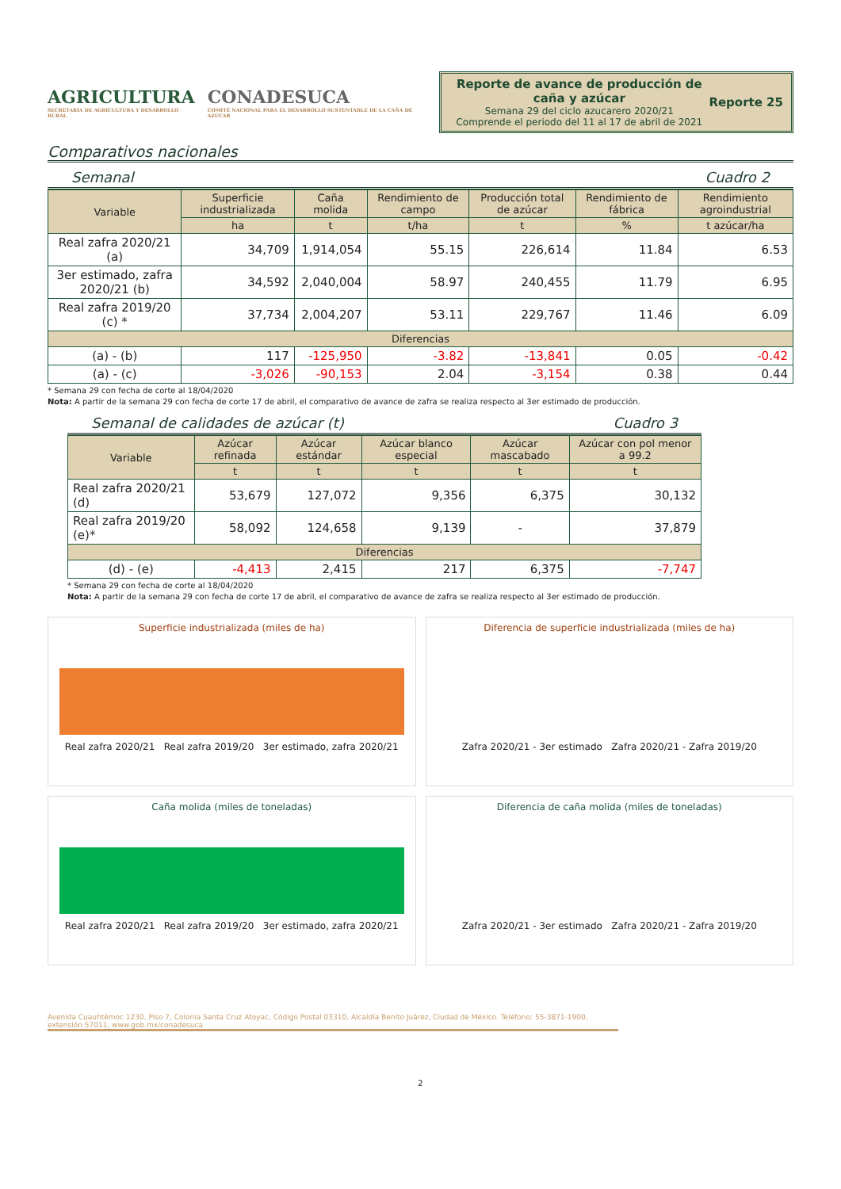AGRICULTURA
SECRETARÍA DE AGRICULTURA Y DESARROLLO RURAL
CONADESUCA
COMITÉ NACIONAL PARA EL DESARROLLO SUSTENTABLE DE LA CAÑA DE AZÚCAR
Reporte de avance de producción de caña y azúcar
Semana 29 del ciclo azucarero 2020/21
Comprende el periodo del 11 al 17 de abril de 2021
Reporte 25
Comparativos nacionales
Semanal Cuadro 2
| Variable | Superficie industrializada | Caña molida | Rendimiento de campo | Producción total de azúcar | Rendimiento de fábrica | Rendimiento agroindustrial |
| --- | --- | --- | --- | --- | --- | --- |
| | ha | t | t/ha | t | % | t azúcar/ha |
| Real zafra 2020/21 (a) | 34,709 | 1,914,054 | 55.15 | 226,614 | 11.84 | 6.53 |
| 3er estimado, zafra 2020/21 (b) | 34,592 | 2,040,004 | 58.97 | 240,455 | 11.79 | 6.95 |
| Real zafra 2019/20 (c) * | 37,734 | 2,004,207 | 53.11 | 229,767 | 11.46 | 6.09 |
| Diferencias | | | | | | |
| (a) - (b) | 117 | -125,950 | -3.82 | -13,841 | 0.05 | -0.42 |
| (a) - (c) | -3,026 | -90,153 | 2.04 | -3,154 | 0.38 | 0.44 |
* Semana 29 con fecha de corte al 18/04/2020
Nota: A partir de la semana 29 con fecha de corte 17 de abril, el comparativo de avance de zafra se realiza respecto al 3er estimado de producción.
Semanal de calidades de azúcar (t) Cuadro 3
| Variable | Azúcar refinada | Azúcar estándar | Azúcar blanco especial | Azúcar mascabado | Azúcar con pol menor a 99.2 |
| --- | --- | --- | --- | --- | --- |
| | t | t | t | t | t |
| Real zafra 2020/21 (d) | 53,679 | 127,072 | 9,356 | 6,375 | 30,132 |
| Real zafra 2019/20 (e)* | 58,092 | 124,658 | 9,139 | - | 37,879 |
| Diferencias | | | | | |
| (d) - (e) | -4,413 | 2,415 | 217 | 6,375 | -7,747 |
* Semana 29 con fecha de corte al 18/04/2020
Nota: A partir de la semana 29 con fecha de corte 17 de abril, el comparativo de avance de zafra se realiza respecto al 3er estimado de producción.
Superficie industrializada (miles de ha)
Real zafra 2020/21 Real zafra 2019/20 3er estimado, zafra 2020/21
Diferencia de superficie industrializada (miles de ha)
Zafra 2020/21 - 3er estimado Zafra 2020/21 - Zafra 2019/20
Caña molida (miles de toneladas)
Real zafra 2020/21 Real zafra 2019/20 3er estimado, zafra 2020/21
Diferencia de caña molida (miles de toneladas)
Zafra 2020/21 - 3er estimado Zafra 2020/21 - Zafra 2019/20
Avenida Cuauhtémoc 1230, Piso 7, Colonia Santa Cruz Atoyac, Código Postal 03310, Alcaldía Benito Juárez, Ciudad de México. Teléfono: 55-3871-1900, extensión 57011, www.gob.mx/conadesuca
2